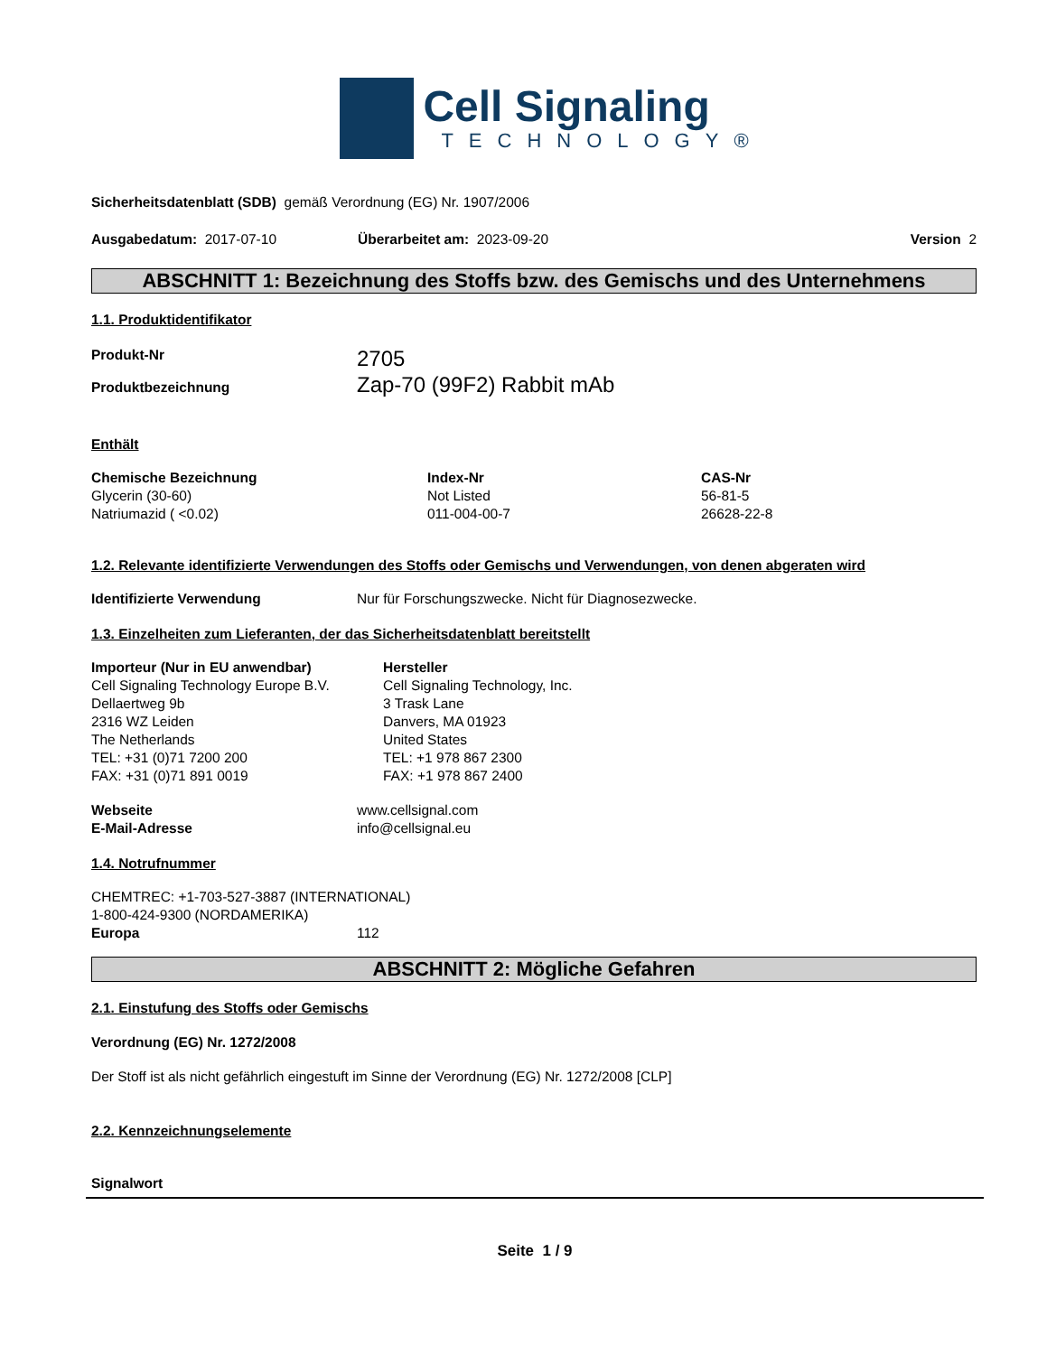Cell Signaling
TECHNOLOGY®
Sicherheitsdatenblatt (SDB) gemäß Verordnung (EG) Nr. 1907/2006
| Ausgabedatum: 2017-07-10 | Überarbeitet am: 2023-09-20 | Version 2 |
ABSCHNITT 1: Bezeichnung des Stoffs bzw. des Gemischs und des Unternehmens
1.1. Produktidentifikator
| Produkt-Nr | 2705 |
| Produktbezeichnung | Zap-70 (99F2) Rabbit mAb |
Enthält
| Chemische Bezeichnung | Index-Nr | CAS-Nr |
| Glycerin (30-60) | Not Listed | 56-81-5 |
| Natriumazid ( <0.02) | 011-004-00-7 | 26628-22-8 |
1.2. Relevante identifizierte Verwendungen des Stoffs oder Gemischs und Verwendungen, von denen abgeraten wird
| Identifizierte Verwendung | Nur für Forschungszwecke. Nicht für Diagnosezwecke. |
1.3. Einzelheiten zum Lieferanten, der das Sicherheitsdatenblatt bereitstellt
| Importeur (Nur in EU anwendbar) Cell Signaling Technology Europe B.V. Dellaertweg 9b 2316 WZ Leiden The Netherlands TEL: +31 (0)71 7200 200 FAX: +31 (0)71 891 0019 | Hersteller Cell Signaling Technology, Inc. 3 Trask Lane Danvers, MA 01923 United States TEL: +1 978 867 2300 FAX: +1 978 867 2400 |
| Webseite | www.cellsignal.com |
| E-Mail-Adresse | info@cellsignal.eu |
1.4. Notrufnummer
CHEMTREC: +1-703-527-3887 (INTERNATIONAL)
1-800-424-9300 (NORDAMERIKA)
| Europa | 112 |
ABSCHNITT 2: Mögliche Gefahren
2.1. Einstufung des Stoffs oder Gemischs
Verordnung (EG) Nr. 1272/2008
Der Stoff ist als nicht gefährlich eingestuft im Sinne der Verordnung (EG) Nr. 1272/2008 [CLP]
2.2. Kennzeichnungselemente
Signalwort
Seite 1 / 9